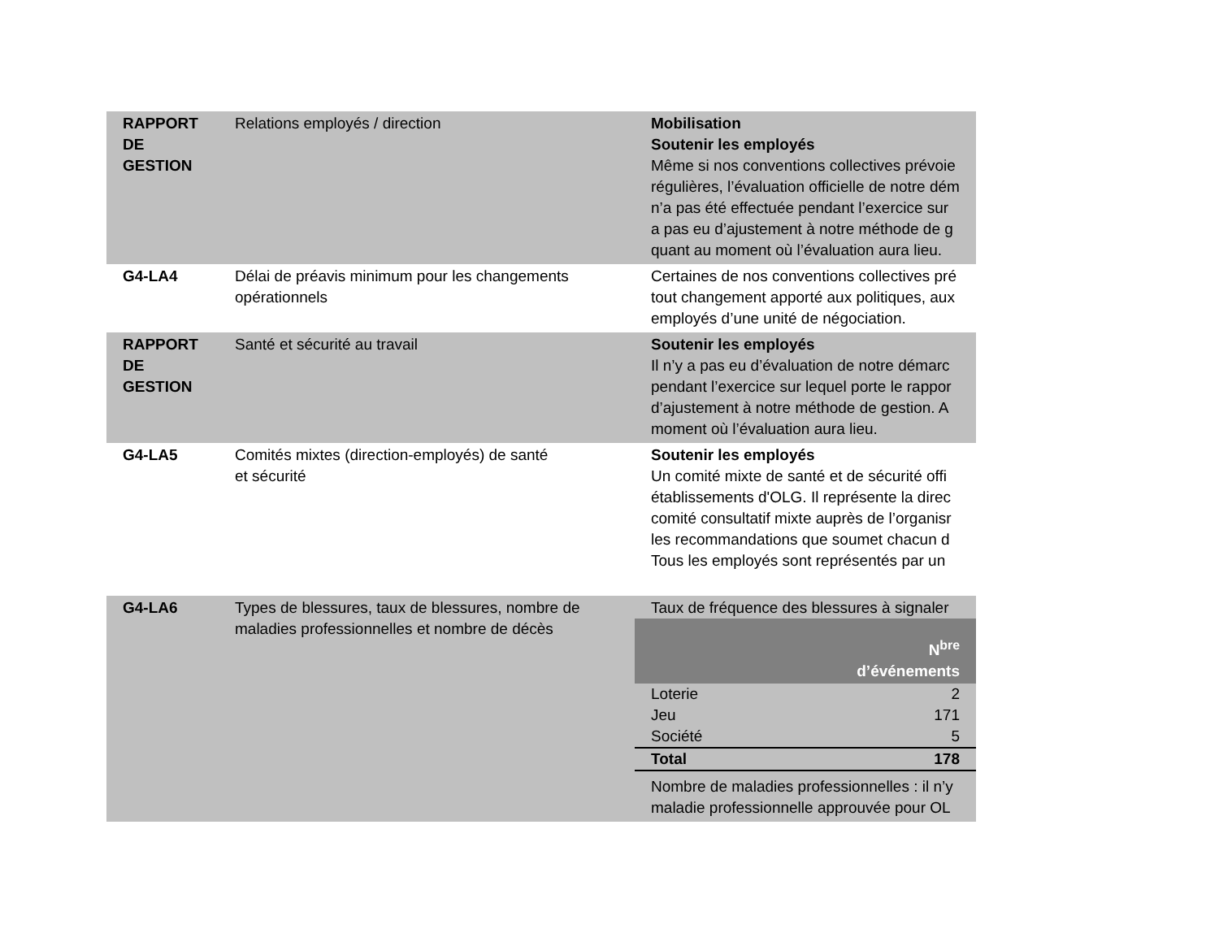| RAPPORT DE GESTION | Relations employés / direction | Mobilisation Soutenir les employés Même si nos conventions collectives prévoie régulières, l’évaluation officielle de notre dém n’a pas été effectuée pendant l’exercice sur a pas eu d’ajustement à notre méthode de g quant au moment où l’évaluation aura lieu. |
| G4-LA4 | Délai de préavis minimum pour les changements opérationnels | Certaines de nos conventions collectives pré tout changement apporté aux politiques, aux employés d’une unité de négociation. |
| RAPPORT DE GESTION | Santé et sécurité au travail | Soutenir les employés Il n’y a pas eu d’évaluation de notre démarc pendant l’exercice sur lequel porte le rappor d’ajustement à notre méthode de gestion. A moment où l’évaluation aura lieu. |
| G4-LA5 | Comités mixtes (direction-employés) de santé et sécurité | Soutenir les employés Un comité mixte de santé et de sécurité offi établissements d'OLG. Il représente la direc comité consultatif mixte auprès de l’organisr les recommandations que soumet chacun d Tous les employés sont représentés par un |
| G4-LA6 | Types de blessures, taux de blessures, nombre de maladies professionnelles et nombre de décès | Taux de fréquence des blessures à signaler / / N<sup>bre</sup> d’événements / / --- / --- / / Loterie / 2 / / Jeu / 171 / / Société / 5 / / Total / 178 / Nombre de maladies professionnelles : il n’y maladie professionnelle approuvée pour OL |